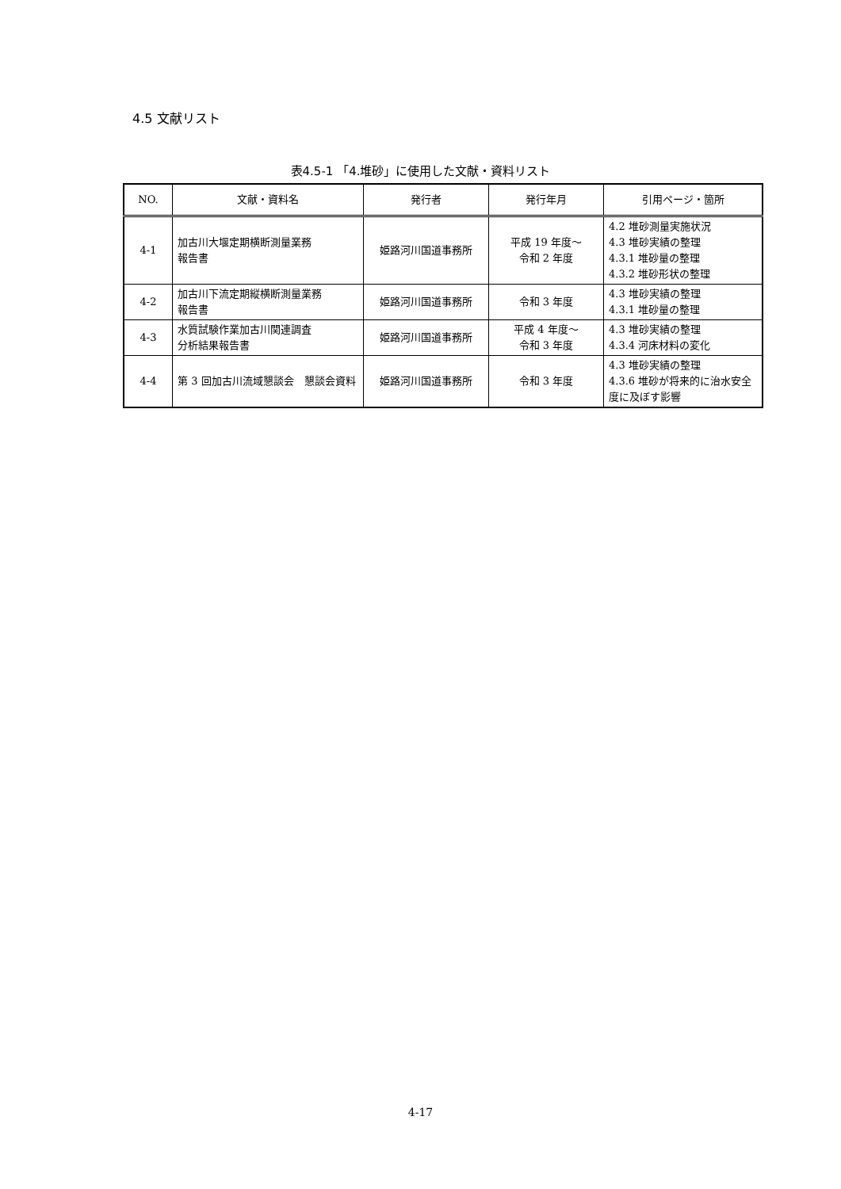4.5 文献リスト
表4.5-1 「4.堆砂」に使用した文献・資料リスト
| NO. | 文献・資料名 | 発行者 | 発行年月 | 引用ページ・箇所 |
| --- | --- | --- | --- | --- |
| 4-1 | 加古川大堰定期横断測量業務 報告書 | 姫路河川国道事務所 | 平成 19 年度～ 令和 2 年度 | 4.2 堆砂測量実施状況 4.3 堆砂実績の整理 4.3.1 堆砂量の整理 4.3.2 堆砂形状の整理 |
| 4-2 | 加古川下流定期縦横断測量業務 報告書 | 姫路河川国道事務所 | 令和 3 年度 | 4.3 堆砂実績の整理 4.3.1 堆砂量の整理 |
| 4-3 | 水質試験作業加古川関連調査 分析結果報告書 | 姫路河川国道事務所 | 平成 4 年度～ 令和 3 年度 | 4.3 堆砂実績の整理 4.3.4 河床材料の変化 |
| 4-4 | 第 3 回加古川流域懇談会 懇談会資料 | 姫路河川国道事務所 | 令和 3 年度 | 4.3 堆砂実績の整理 4.3.6 堆砂が将来的に治水安全度に及ぼす影響 |
4-17